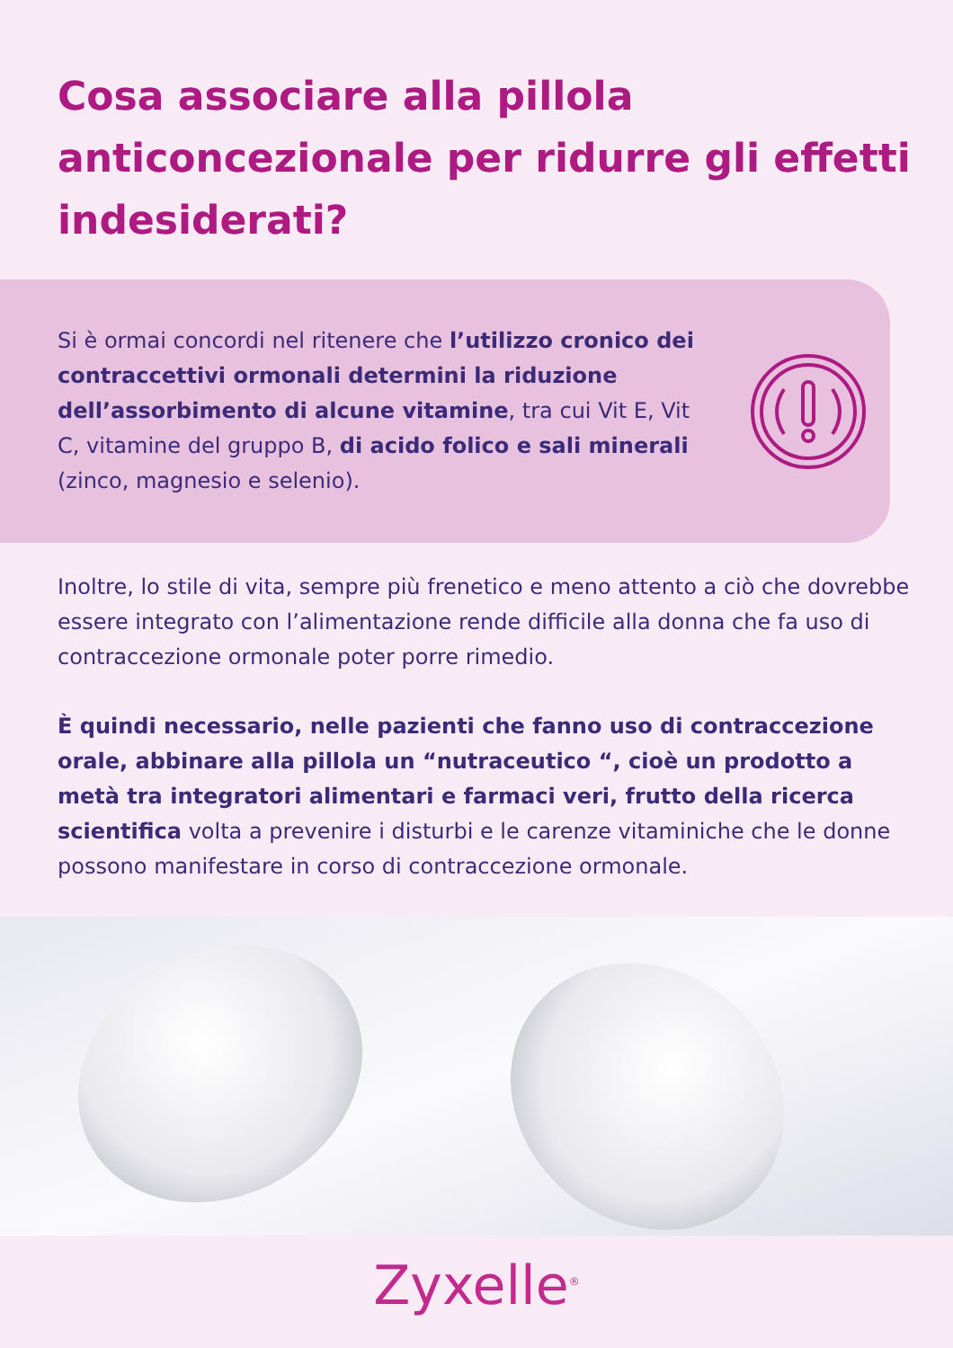Cosa associare alla pillola anticoncezionale per ridurre gli effetti indesiderati?
Si è ormai concordi nel ritenere che l’utilizzo cronico dei contraccettivi ormonali determini la riduzione dell’assorbimento di alcune vitamine, tra cui Vit E, Vit C, vitamine del gruppo B, di acido folico e sali minerali (zinco, magnesio e selenio).
Inoltre, lo stile di vita, sempre più frenetico e meno attento a ciò che dovrebbe essere integrato con l’alimentazione rende difficile alla donna che fa uso di contraccezione ormonale poter porre rimedio.
È quindi necessario, nelle pazienti che fanno uso di contraccezione orale, abbinare alla pillola un “nutraceutico “, cioè un prodotto a metà tra integratori alimentari e farmaci veri, frutto della ricerca scientifica volta a prevenire i disturbi e le carenze vitaminiche che le donne possono manifestare in corso di contraccezione ormonale.
Zyxelle<sup>®</sup>